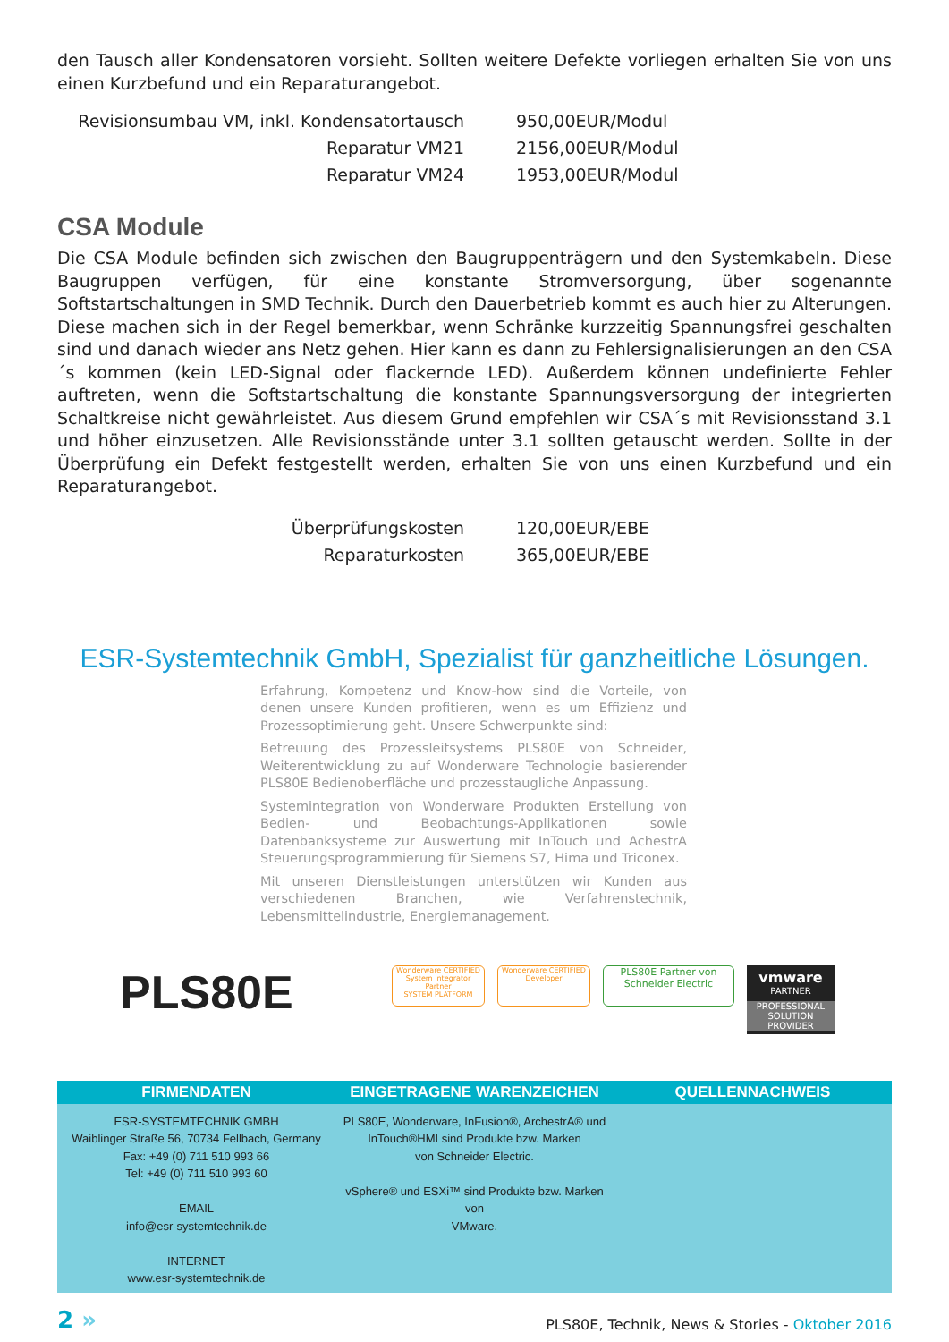den Tausch aller Kondensatoren vorsieht. Sollten weitere Defekte vorliegen erhalten Sie von uns einen Kurzbefund und ein Reparaturangebot.
| Revisionsumbau VM, inkl. Kondensatortausch | 950,00EUR/Modul |
| Reparatur VM21 | 2156,00EUR/Modul |
| Reparatur VM24 | 1953,00EUR/Modul |
CSA Module
Die CSA Module befinden sich zwischen den Baugruppenträgern und den Systemkabeln. Diese Baugruppen verfügen, für eine konstante Stromversorgung, über sogenannte Softstartschaltungen in SMD Technik. Durch den Dauerbetrieb kommt es auch hier zu Alterungen. Diese machen sich in der Regel bemerkbar, wenn Schränke kurzzeitig Spannungsfrei geschalten sind und danach wieder ans Netz gehen. Hier kann es dann zu Fehlersignalisierungen an den CSA´s kommen (kein LED-Signal oder flackernde LED). Außerdem können undefinierte Fehler auftreten, wenn die Softstartschaltung die konstante Spannungsversorgung der integrierten Schaltkreise nicht gewährleistet. Aus diesem Grund empfehlen wir CSA´s mit Revisionsstand 3.1 und höher einzusetzen. Alle Revisionsstände unter 3.1 sollten getauscht werden. Sollte in der Überprüfung ein Defekt festgestellt werden, erhalten Sie von uns einen Kurzbefund und ein Reparaturangebot.
| Überprüfungskosten | 120,00EUR/EBE |
| Reparaturkosten | 365,00EUR/EBE |
ESR-Systemtechnik GmbH, Spezialist für ganzheitliche Lösungen.
Erfahrung, Kompetenz und Know-how sind die Vorteile, von denen unsere Kunden profitieren, wenn es um Effizienz und Prozessoptimierung geht. Unsere Schwerpunkte sind:
Betreuung des Prozessleitsystems PLS80E von Schneider, Weiterentwicklung zu auf Wonderware Technologie basierender PLS80E Bedienoberfläche und prozesstaugliche Anpassung.
Systemintegration von Wonderware Produkten Erstellung von Bedien- und Beobachtungs-Applikationen sowie Datenbanksysteme zur Auswertung mit InTouch und AchestrA Steuerungsprogrammierung für Siemens S7, Hima und Triconex.
Mit unseren Dienstleistungen unterstützen wir Kunden aus verschiedenen Branchen, wie Verfahrenstechnik, Lebensmittelindustrie, Energiemanagement.
PLS80E
Wonderware CERTIFIED
System Integrator Partner
SYSTEM PLATFORM
Wonderware CERTIFIED
Developer
PLS80E Partner von
Schneider Electric
vmware
PARTNER
PROFESSIONAL SOLUTION PROVIDER
FIRMENDATEN
ESR-SYSTEMTECHNIK GMBH
Waiblinger Straße 56, 70734 Fellbach, Germany
Fax: +49 (0) 711 510 993 66
Tel: +49 (0) 711 510 993 60
EMAIL
info@esr-systemtechnik.de
INTERNET
www.esr-systemtechnik.de
EINGETRAGENE WARENZEICHEN
PLS80E, Wonderware, InFusion®, ArchestrA® und
InTouch®HMI sind Produkte bzw. Marken
von Schneider Electric.
vSphere® und ESXi™ sind Produkte bzw. Marken von
VMware.
QUELLENNACHWEIS
2 » PLS80E, Technik, News & Stories - Oktober 2016